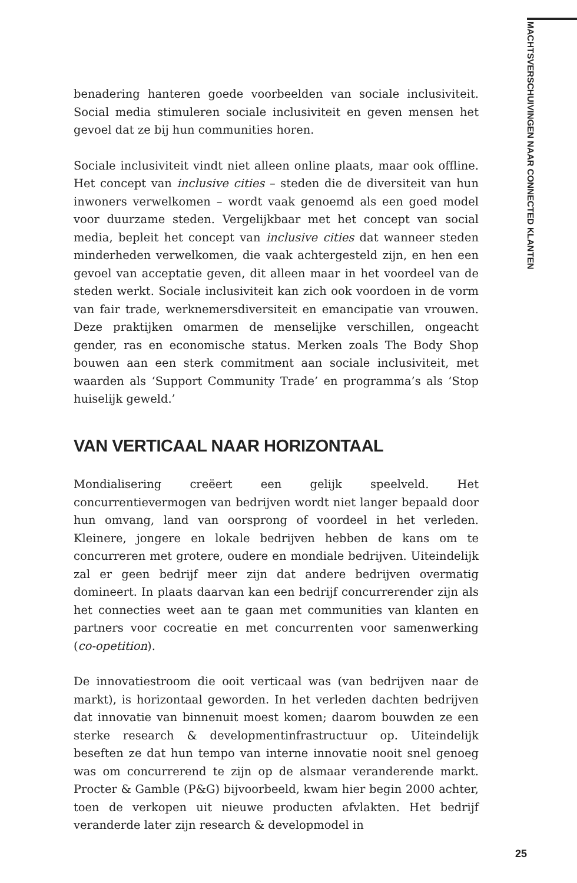MACHTSVERSCHUIVINGEN NAAR CONNECTED KLANTEN
benadering hanteren goede voorbeelden van sociale inclusiviteit. Social media stimuleren sociale inclusiviteit en geven mensen het gevoel dat ze bij hun communities horen.
Sociale inclusiviteit vindt niet alleen online plaats, maar ook offline. Het concept van inclusive cities – steden die de diversiteit van hun inwoners verwelkomen – wordt vaak genoemd als een goed model voor duurzame steden. Vergelijkbaar met het concept van social media, bepleit het concept van inclusive cities dat wanneer steden minderheden verwelkomen, die vaak achtergesteld zijn, en hen een gevoel van acceptatie geven, dit alleen maar in het voordeel van de steden werkt. Sociale inclusiviteit kan zich ook voordoen in de vorm van fair trade, werknemersdiversiteit en emancipatie van vrouwen. Deze praktijken omarmen de menselijke verschillen, ongeacht gender, ras en economische status. Merken zoals The Body Shop bouwen aan een sterk commitment aan sociale inclusiviteit, met waarden als ‘Support Community Trade’ en programma’s als ‘Stop huiselijk geweld.’
VAN VERTICAAL NAAR HORIZONTAAL
Mondialisering creëert een gelijk speelveld. Het concurrentievermogen van bedrijven wordt niet langer bepaald door hun omvang, land van oorsprong of voordeel in het verleden. Kleinere, jongere en lokale bedrijven hebben de kans om te concurreren met grotere, oudere en mondiale bedrijven. Uiteindelijk zal er geen bedrijf meer zijn dat andere bedrijven overmatig domineert. In plaats daarvan kan een bedrijf concurrerender zijn als het connecties weet aan te gaan met communities van klanten en partners voor cocreatie en met concurrenten voor samenwerking (co-opetition).
De innovatiestroom die ooit verticaal was (van bedrijven naar de markt), is horizontaal geworden. In het verleden dachten bedrijven dat innovatie van binnenuit moest komen; daarom bouwden ze een sterke research & developmentinfrastructuur op. Uiteindelijk beseften ze dat hun tempo van interne innovatie nooit snel genoeg was om concurrerend te zijn op de alsmaar veranderende markt. Procter & Gamble (P&G) bijvoorbeeld, kwam hier begin 2000 achter, toen de verkopen uit nieuwe producten afvlakten. Het bedrijf veranderde later zijn research & developmodel in
25